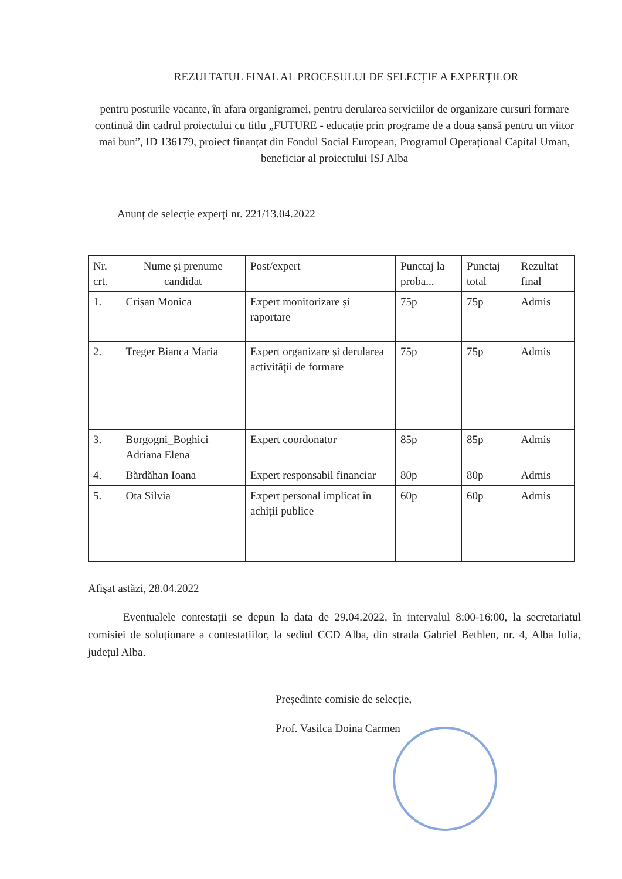REZULTATUL FINAL AL PROCESULUI DE SELECȚIE A EXPERȚILOR
pentru posturile vacante, în afara organigramei, pentru derularea serviciilor de organizare cursuri formare continuă din cadrul proiectului cu titlu „FUTURE - educație prin programe de a doua șansă pentru un viitor mai bun”, ID 136179, proiect finanțat din Fondul Social European, Programul Operațional Capital Uman, beneficiar al proiectului ISJ Alba
Anunț de selecție experți nr. 221/13.04.2022
| Nr. crt. | Nume și prenume candidat | Post/expert | Punctaj la proba... | Punctaj total | Rezultat final |
| --- | --- | --- | --- | --- | --- |
| 1. | Crișan Monica | Expert monitorizare și raportare | 75p | 75p | Admis |
| 2. | Treger Bianca Maria | Expert organizare și derularea activităţii de formare | 75p | 75p | Admis |
| 3. | Borgogni_Boghici Adriana Elena | Expert coordonator | 85p | 85p | Admis |
| 4. | Bărdăhan Ioana | Expert responsabil financiar | 80p | 80p | Admis |
| 5. | Ota Silvia | Expert personal implicat în achiții publice | 60p | 60p | Admis |
Afișat astăzi, 28.04.2022
Eventualele contestații se depun la data de 29.04.2022, în intervalul 8:00-16:00, la secretariatul comisiei de soluționare a contestațiilor, la sediul CCD Alba, din strada Gabriel Bethlen, nr. 4, Alba Iulia, județul Alba.
Președinte comisie de selecție,
Prof. Vasilca Doina Carmen